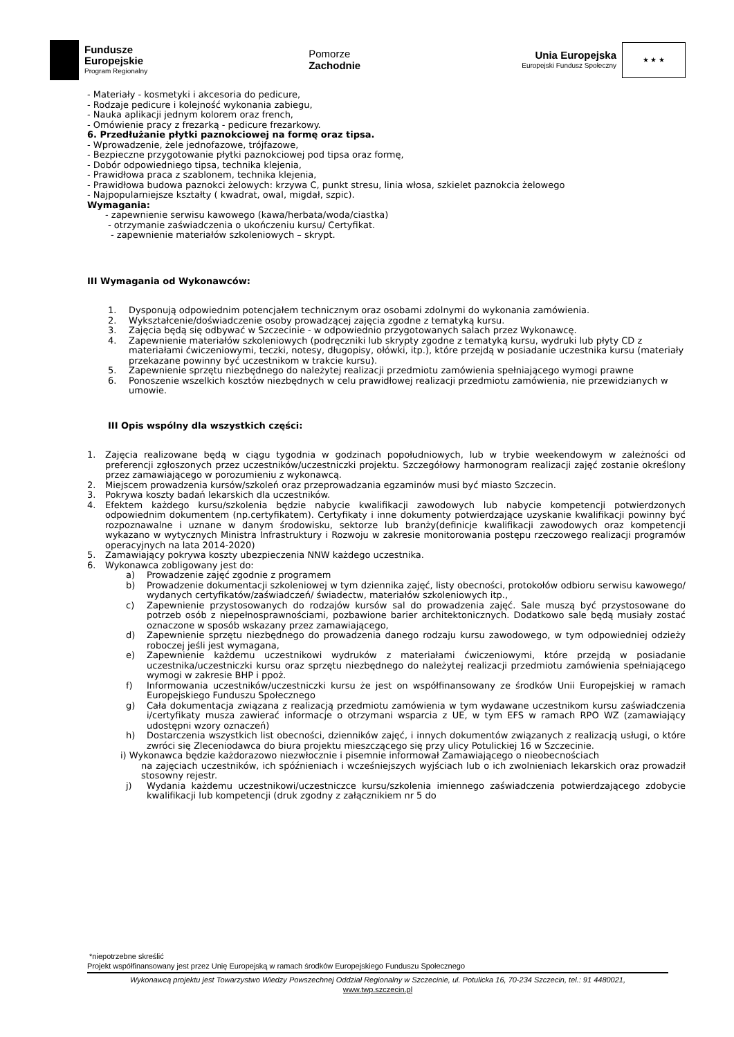Fundusze
Europejskie
Program Regionalny
Pomorze
Zachodnie
Unia Europejska
Europejski Fundusz Społeczny
★ ★ ★
- Materiały - kosmetyki i akcesoria do pedicure,
- Rodzaje pedicure i kolejność wykonania zabiegu,
- Nauka aplikacji jednym kolorem oraz french,
- Omówienie pracy z frezarką - pedicure frezarkowy.
6. Przedłużanie płytki paznokciowej na formę oraz tipsa.
- Wprowadzenie, żele jednofazowe, trójfazowe,
- Bezpieczne przygotowanie płytki paznokciowej pod tipsa oraz formę,
- Dobór odpowiedniego tipsa, technika klejenia,
- Prawidłowa praca z szablonem, technika klejenia,
- Prawidłowa budowa paznokci żelowych: krzywa C, punkt stresu, linia włosa, szkielet paznokcia żelowego
- Najpopularniejsze kształty ( kwadrat, owal, migdał, szpic).
Wymagania:
- zapewnienie serwisu kawowego (kawa/herbata/woda/ciastka)
- otrzymanie zaświadczenia o ukończeniu kursu/ Certyfikat.
- zapewnienie materiałów szkoleniowych – skrypt.
III Wymagania od Wykonawców:
1. Dysponują odpowiednim potencjałem technicznym oraz osobami zdolnymi do wykonania zamówienia.
2. Wykształcenie/doświadczenie osoby prowadzącej zajęcia zgodne z tematyką kursu.
3. Zajęcia będą się odbywać w Szczecinie - w odpowiednio przygotowanych salach przez Wykonawcę.
4. Zapewnienie materiałów szkoleniowych (podręczniki lub skrypty zgodne z tematyką kursu, wydruki lub płyty CD z materiałami ćwiczeniowymi, teczki, notesy, długopisy, ołówki, itp.), które przejdą w posiadanie uczestnika kursu (materiały przekazane powinny być uczestnikom w trakcie kursu).
5. Zapewnienie sprzętu niezbędnego do należytej realizacji przedmiotu zamówienia spełniającego wymogi prawne
6. Ponoszenie wszelkich kosztów niezbędnych w celu prawidłowej realizacji przedmiotu zamówienia, nie przewidzianych w umowie.
III Opis wspólny dla wszystkich części:
1. Zajęcia realizowane będą w ciągu tygodnia w godzinach popołudniowych, lub w trybie weekendowym w zależności od preferencji zgłoszonych przez uczestników/uczestniczki projektu. Szczegółowy harmonogram realizacji zajęć zostanie określony przez zamawiającego w porozumieniu z wykonawcą.
2. Miejscem prowadzenia kursów/szkoleń oraz przeprowadzania egzaminów musi być miasto Szczecin.
3. Pokrywa koszty badań lekarskich dla uczestników.
4. Efektem każdego kursu/szkolenia będzie nabycie kwalifikacji zawodowych lub nabycie kompetencji potwierdzonych odpowiednim dokumentem (np.certyfikatem). Certyfikaty i inne dokumenty potwierdzające uzyskanie kwalifikacji powinny być rozpoznawalne i uznane w danym środowisku, sektorze lub branży(definicje kwalifikacji zawodowych oraz kompetencji wykazano w wytycznych Ministra Infrastruktury i Rozwoju w zakresie monitorowania postępu rzeczowego realizacji programów operacyjnych na lata 2014-2020)
5. Zamawiający pokrywa koszty ubezpieczenia NNW każdego uczestnika.
6. Wykonawca zobligowany jest do:
a) Prowadzenie zajęć zgodnie z programem
b) Prowadzenie dokumentacji szkoleniowej w tym dziennika zajęć, listy obecności, protokołów odbioru serwisu kawowego/ wydanych certyfikatów/zaświadczeń/ świadectw, materiałów szkoleniowych itp.,
c) Zapewnienie przystosowanych do rodzajów kursów sal do prowadzenia zajęć. Sale muszą być przystosowane do potrzeb osób z niepełnosprawnościami, pozbawione barier architektonicznych. Dodatkowo sale będą musiały zostać oznaczone w sposób wskazany przez zamawiającego,
d) Zapewnienie sprzętu niezbędnego do prowadzenia danego rodzaju kursu zawodowego, w tym odpowiedniej odzieży roboczej jeśli jest wymagana,
e) Zapewnienie każdemu uczestnikowi wydruków z materiałami ćwiczeniowymi, które przejdą w posiadanie uczestnika/uczestniczki kursu oraz sprzętu niezbędnego do należytej realizacji przedmiotu zamówienia spełniającego wymogi w zakresie BHP i ppoż.
f) Informowania uczestników/uczestniczki kursu że jest on współfinansowany ze środków Unii Europejskiej w ramach Europejskiego Funduszu Społecznego
g) Cała dokumentacja związana z realizacją przedmiotu zamówienia w tym wydawane uczestnikom kursu zaświadczenia i/certyfikaty musza zawierać informacje o otrzymani wsparcia z UE, w tym EFS w ramach RPO WZ (zamawiający udostępni wzory oznaczeń)
h) Dostarczenia wszystkich list obecności, dzienników zajęć, i innych dokumentów związanych z realizacją usługi, o które zwróci się Zleceniodawca do biura projektu mieszczącego się przy ulicy Potulickiej 16 w Szczecinie.
i) Wykonawca będzie każdorazowo niezwłocznie i pisemnie informował Zamawiającego o nieobecnościach
na zajęciach uczestników, ich spóźnieniach i wcześniejszych wyjściach lub o ich zwolnieniach lekarskich oraz prowadził stosowny rejestr.
j) Wydania każdemu uczestnikowi/uczestniczce kursu/szkolenia imiennego zaświadczenia potwierdzającego zdobycie kwalifikacji lub kompetencji (druk zgodny z załącznikiem nr 5 do
*niepotrzebne skreślić
Projekt współfinansowany jest przez Unię Europejską w ramach środków Europejskiego Funduszu Społecznego
Wykonawcą projektu jest Towarzystwo Wiedzy Powszechnej Oddział Regionalny w Szczecinie, ul. Potulicka 16, 70-234 Szczecin, tel.: 91 4480021,
www.twp.szczecin.pl